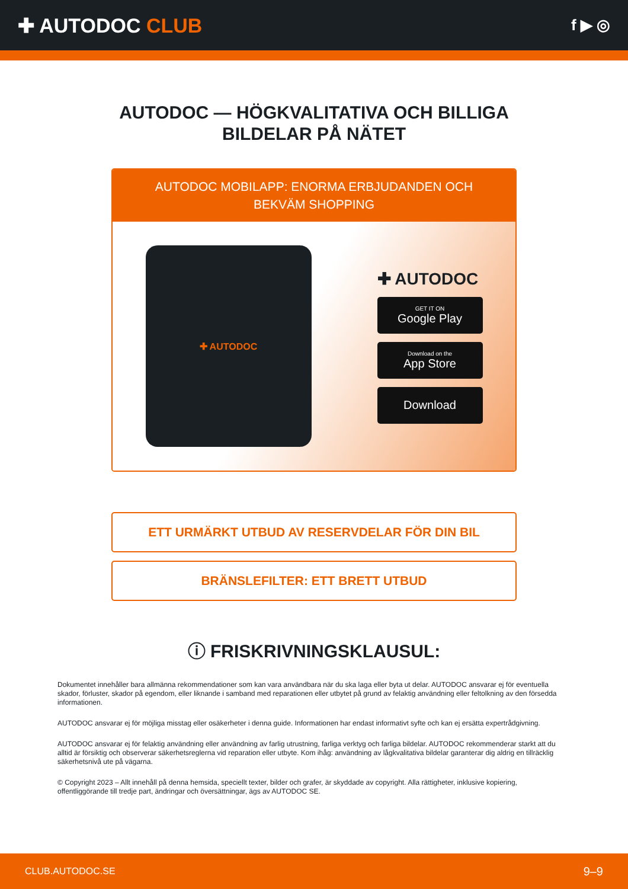✚ AUTODOC CLUB
f ▶ ◎
AUTODOC — HÖGKVALITATIVA OCH BILLIGA BILDELAR PÅ NÄTET
AUTODOC MOBILAPP: ENORMA ERBJUDANDEN OCH BEKVÄM SHOPPING
✚ AUTODOC
✚ AUTODOC
GET IT ON
Google Play
Download on the
App Store
Download
ETT URMÄRKT UTBUD AV RESERVDELAR FÖR DIN BIL
BRÄNSLEFILTER: ETT BRETT UTBUD
ⓘ FRISKRIVNINGSKLAUSUL:
Dokumentet innehåller bara allmänna rekommendationer som kan vara användbara när du ska laga eller byta ut delar. AUTODOC ansvarar ej för eventuella skador, förluster, skador på egendom, eller liknande i samband med reparationen eller utbytet på grund av felaktig användning eller feltolkning av den försedda informationen.
AUTODOC ansvarar ej för möjliga misstag eller osäkerheter i denna guide. Informationen har endast informativt syfte och kan ej ersätta expertrådgivning.
AUTODOC ansvarar ej för felaktig användning eller användning av farlig utrustning, farliga verktyg och farliga bildelar. AUTODOC rekommenderar starkt att du alltid är försiktig och observerar säkerhetsreglerna vid reparation eller utbyte. Kom ihåg: användning av lågkvalitativa bildelar garanterar dig aldrig en tillräcklig säkerhetsnivå ute på vägarna.
© Copyright 2023 – Allt innehåll på denna hemsida, speciellt texter, bilder och grafer, är skyddade av copyright. Alla rättigheter, inklusive kopiering, offentliggörande till tredje part, ändringar och översättningar, ägs av AUTODOC SE.
CLUB.AUTODOC.SE 9–9